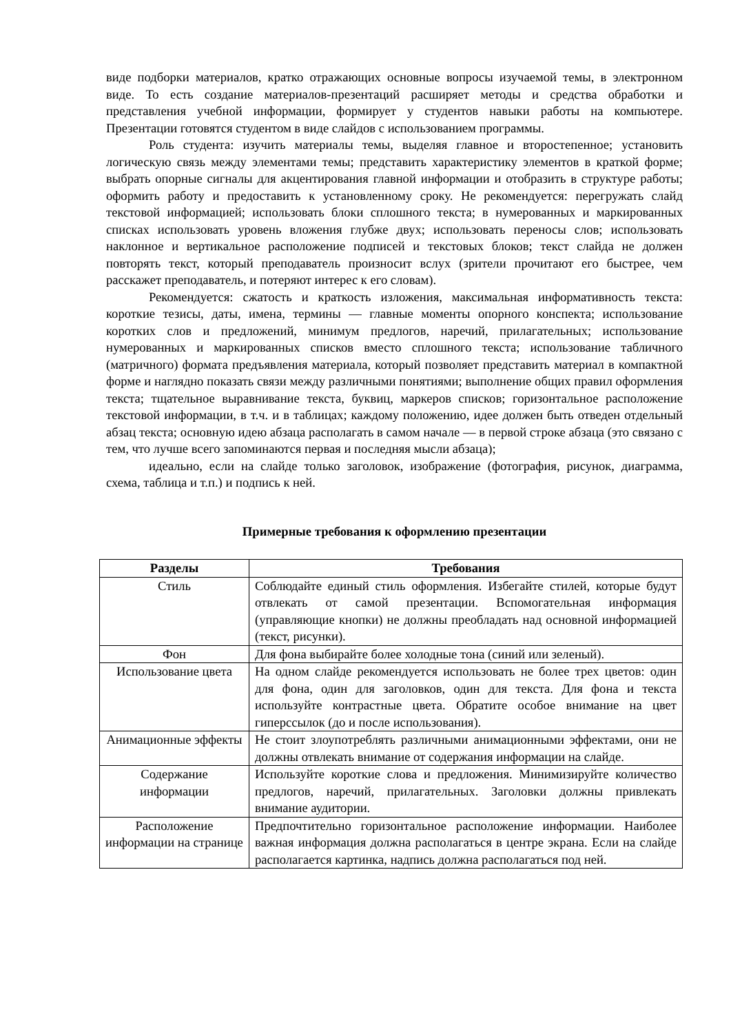виде подборки материалов, кратко отражающих основные вопросы изучаемой темы, в электронном виде. То есть создание материалов-презентаций расширяет методы и средства обработки и представления учебной информации, формирует у студентов навыки работы на компьютере. Презентации готовятся студентом в виде слайдов с использованием программы.
Роль студента: изучить материалы темы, выделяя главное и второстепенное; установить логическую связь между элементами темы; представить характеристику элементов в краткой форме; выбрать опорные сигналы для акцентирования главной информации и отобразить в структуре работы; оформить работу и предоставить к установленному сроку. Не рекомендуется: перегружать слайд текстовой информацией; использовать блоки сплошного текста; в нумерованных и маркированных списках использовать уровень вложения глубже двух; использовать переносы слов; использовать наклонное и вертикальное расположение подписей и текстовых блоков; текст слайда не должен повторять текст, который преподаватель произносит вслух (зрители прочитают его быстрее, чем расскажет преподаватель, и потеряют интерес к его словам).
Рекомендуется: сжатость и краткость изложения, максимальная информативность текста: короткие тезисы, даты, имена, термины — главные моменты опорного конспекта; использование коротких слов и предложений, минимум предлогов, наречий, прилагательных; использование нумерованных и маркированных списков вместо сплошного текста; использование табличного (матричного) формата предъявления материала, который позволяет представить материал в компактной форме и наглядно показать связи между различными понятиями; выполнение общих правил оформления текста; тщательное выравнивание текста, буквиц, маркеров списков; горизонтальное расположение текстовой информации, в т.ч. и в таблицах; каждому положению, идее должен быть отведен отдельный абзац текста; основную идею абзаца располагать в самом начале — в первой строке абзаца (это связано с тем, что лучше всего запоминаются первая и последняя мысли абзаца);
идеально, если на слайде только заголовок, изображение (фотография, рисунок, диаграмма, схема, таблица и т.п.) и подпись к ней.
Примерные требования к оформлению презентации
| Разделы | Требования |
| --- | --- |
| Стиль | Соблюдайте единый стиль оформления. Избегайте стилей, которые будут отвлекать от самой презентации. Вспомогательная информация (управляющие кнопки) не должны преобладать над основной информацией (текст, рисунки). |
| Фон | Для фона выбирайте более холодные тона (синий или зеленый). |
| Использование цвета | На одном слайде рекомендуется использовать не более трех цветов: один для фона, один для заголовков, один для текста. Для фона и текста используйте контрастные цвета. Обратите особое внимание на цвет гиперссылок (до и после использования). |
| Анимационные эффекты | Не стоит злоупотреблять различными анимационными эффектами, они не должны отвлекать внимание от содержания информации на слайде. |
| Содержание информации | Используйте короткие слова и предложения. Минимизируйте количество предлогов, наречий, прилагательных. Заголовки должны привлекать внимание аудитории. |
| Расположение информации на странице | Предпочтительно горизонтальное расположение информации. Наиболее важная информация должна располагаться в центре экрана. Если на слайде располагается картинка, надпись должна располагаться под ней. |